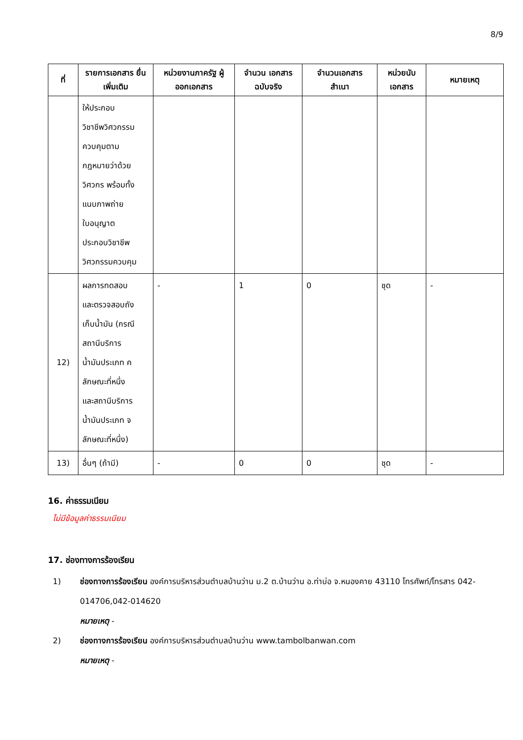8/9
| ที่ | รายการเอกสาร ยื่นเพิ่มเติม | หน่วยงานภาครัฐ ผู้ออกเอกสาร | จำนวน เอกสาร ฉบับจริง | จำนวนเอกสาร สำเนา | หน่วยนับ เอกสาร | หมายเหตุ |
| --- | --- | --- | --- | --- | --- | --- |
| | ให้ประกอบ วิชาชีพวิศวกรรม ควบคุมตาม กฎหมายว่าด้วย วิศวกร พร้อมทั้ง แนบภาพถ่าย ใบอนุญาต ประกอบวิชาชีพ วิศวกรรมควบคุม | | | | | |
| 12) | ผลการทดสอบ และตรวจสอบถัง เก็บน้ำมัน (กรณี สถานีบริการ น้ำมันประเภท ค ลักษณะที่หนึ่ง และสถานีบริการ น้ำมันประเภท จ ลักษณะที่หนึ่ง) | - | 1 | 0 | ชุด | - |
| 13) | อื่นๆ (ถ้ามี) | - | 0 | 0 | ชุด | - |
16. ค่าธรรมเนียม
ไม่มีข้อมูลค่าธรรมเนียม
17. ช่องทางการร้องเรียน
1) ช่องทางการร้องเรียน องค์การบริหารส่วนตำบลบ้านว่าน ม.2 ต.บ้านว่าน อ.ท่าบ่อ จ.หนองคาย 43110 โทรศัพท์/โทรสาร 042-014706,042-014620
หมายเหตุ -
2) ช่องทางการร้องเรียน องค์การบริหารส่วนตำบลบ้านว่าน www.tambolbanwan.com
หมายเหตุ -